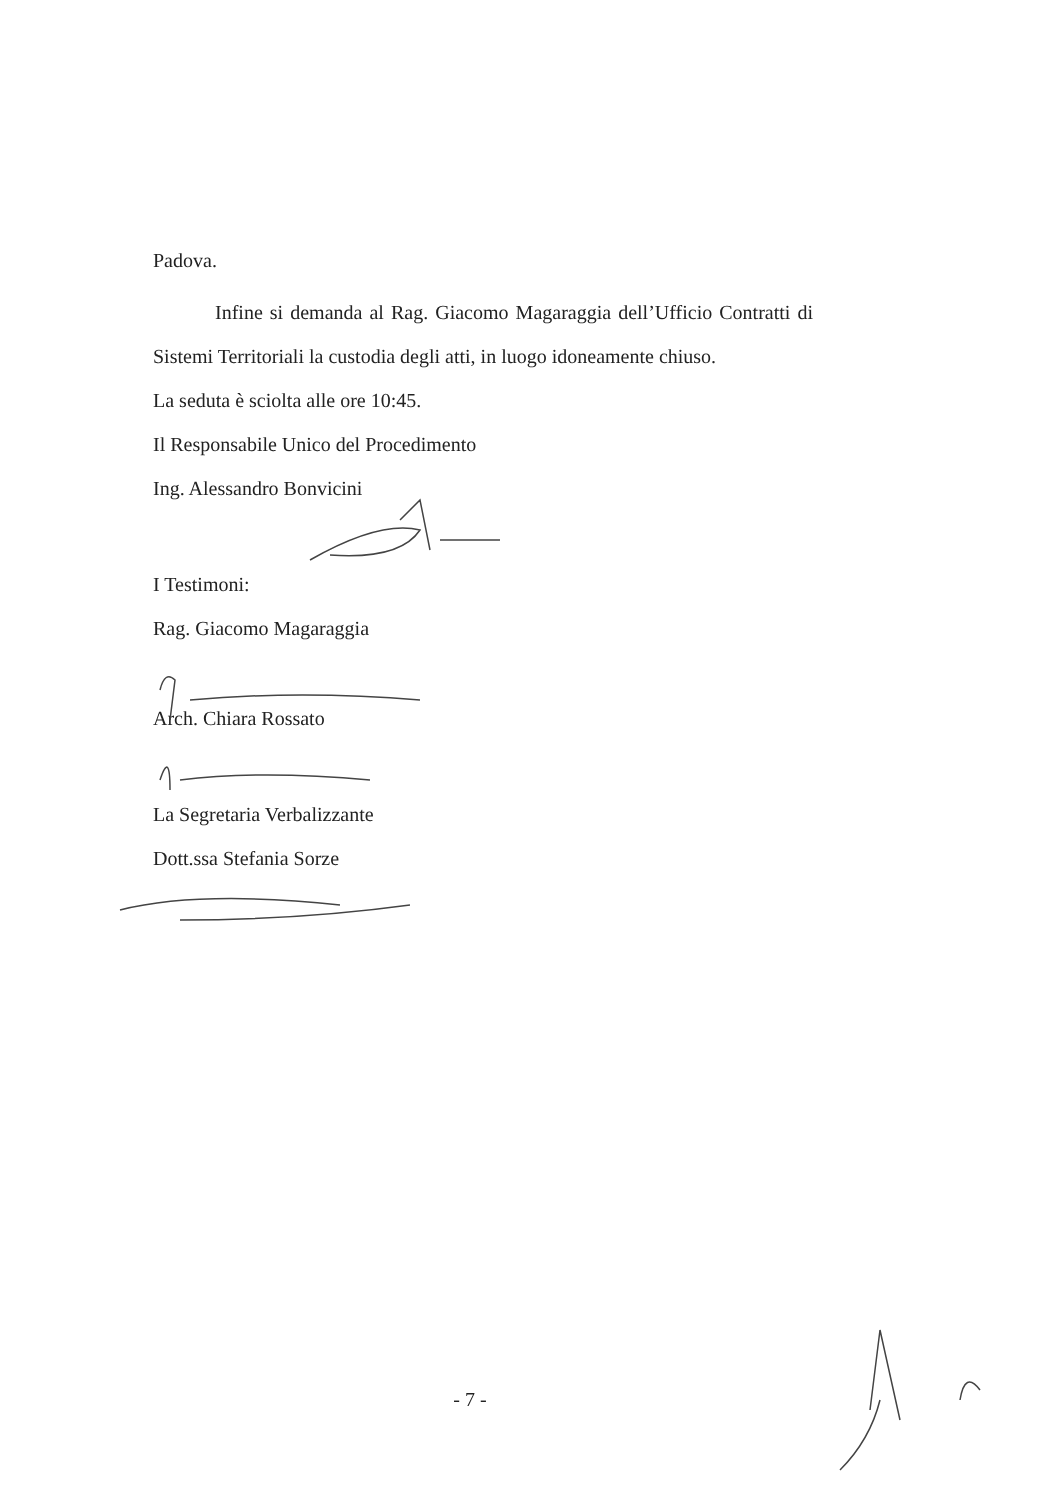Padova.
Infine si demanda al Rag. Giacomo Magaraggia dell’Ufficio Contratti di Sistemi Territoriali la custodia degli atti, in luogo idoneamente chiuso.
La seduta è sciolta alle ore 10:45.
Il Responsabile Unico del Procedimento
Ing. Alessandro Bonvicini
I Testimoni:
Rag. Giacomo Magaraggia
Arch. Chiara Rossato
La Segretaria Verbalizzante
Dott.ssa Stefania Sorze
- 7 -